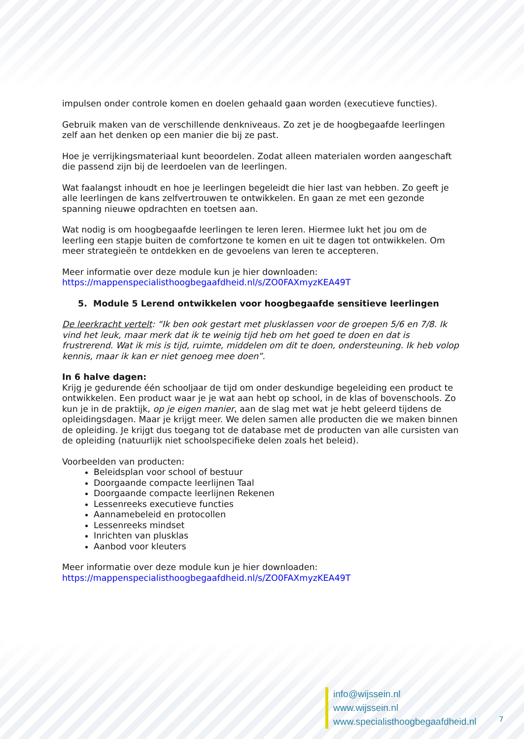impulsen onder controle komen en doelen gehaald gaan worden (executieve functies).
Gebruik maken van de verschillende denkniveaus. Zo zet je de hoogbegaafde leerlingen zelf aan het denken op een manier die bij ze past.
Hoe je verrijkingsmateriaal kunt beoordelen. Zodat alleen materialen worden aangeschaft die passend zijn bij de leerdoelen van de leerlingen.
Wat faalangst inhoudt en hoe je leerlingen begeleidt die hier last van hebben. Zo geeft je alle leerlingen de kans zelfvertrouwen te ontwikkelen. En gaan ze met een gezonde spanning nieuwe opdrachten en toetsen aan.
Wat nodig is om hoogbegaafde leerlingen te leren leren. Hiermee lukt het jou om de leerling een stapje buiten de comfortzone te komen en uit te dagen tot ontwikkelen. Om meer strategieën te ontdekken en de gevoelens van leren te accepteren.
Meer informatie over deze module kun je hier downloaden:
https://mappenspecialisthoogbegaafdheid.nl/s/ZO0FAXmyzKEA49T
5. Module 5 Lerend ontwikkelen voor hoogbegaafde sensitieve leerlingen
De leerkracht vertelt: “Ik ben ook gestart met plusklassen voor de groepen 5/6 en 7/8. Ik vind het leuk, maar merk dat ik te weinig tijd heb om het goed te doen en dat is frustrerend. Wat ik mis is tijd, ruimte, middelen om dit te doen, ondersteuning. Ik heb volop kennis, maar ik kan er niet genoeg mee doen”.
In 6 halve dagen:
Krijg je gedurende één schooljaar de tijd om onder deskundige begeleiding een product te ontwikkelen. Een product waar je je wat aan hebt op school, in de klas of bovenschools. Zo kun je in de praktijk, op je eigen manier, aan de slag met wat je hebt geleerd tijdens de opleidingsdagen. Maar je krijgt meer. We delen samen alle producten die we maken binnen de opleiding. Je krijgt dus toegang tot de database met de producten van alle cursisten van de opleiding (natuurlijk niet schoolspecifieke delen zoals het beleid).
Voorbeelden van producten:
Beleidsplan voor school of bestuur
Doorgaande compacte leerlijnen Taal
Doorgaande compacte leerlijnen Rekenen
Lessenreeks executieve functies
Aannamebeleid en protocollen
Lessenreeks mindset
Inrichten van plusklas
Aanbod voor kleuters
Meer informatie over deze module kun je hier downloaden:
https://mappenspecialisthoogbegaafdheid.nl/s/ZO0FAXmyzKEA49T
info@wijssein.nl
www.wijssein.nl
www.specialisthoogbegaafdheid.nl
7